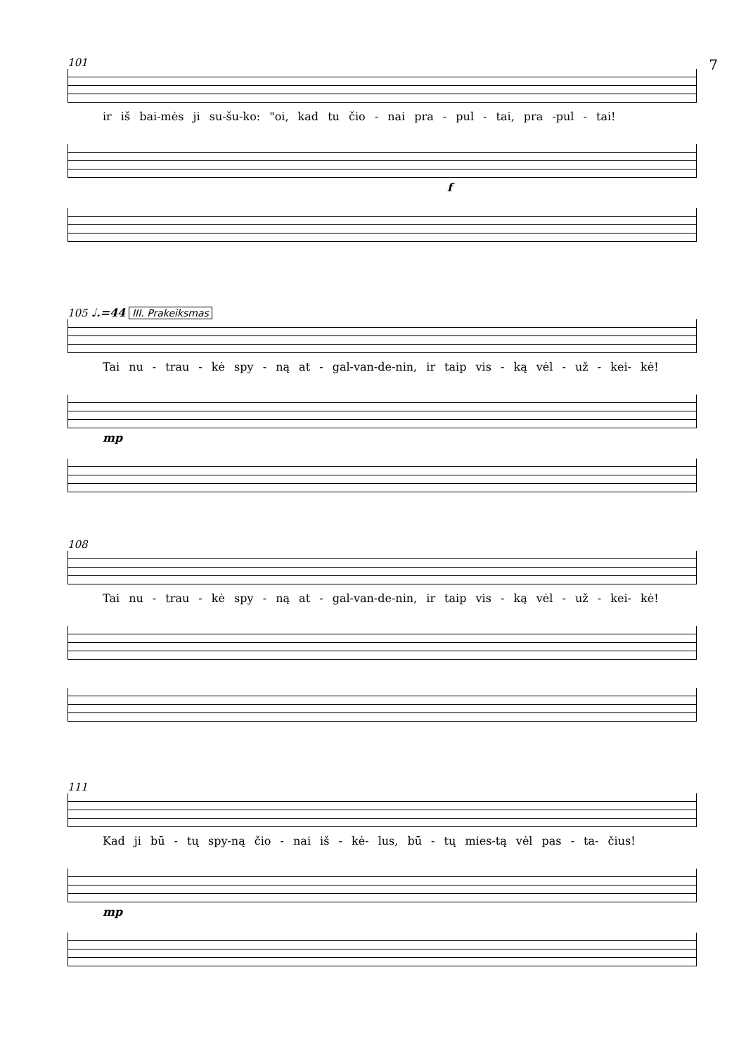7
101
ir iš bai-mės ji su-šu-ko: "oi, kad tu čio - nai pra - pul - tai, pra -pul - tai!
f
105 ♩.=44 III. Prakeiksmas
Tai nu - trau - kė spy - ną at - gal-van-de-nin, ir taip vis - ką vėl - už - kei- kė!
mp
108
Tai nu - trau - kė spy - ną at - gal-van-de-nin, ir taip vis - ką vėl - už - kei- kė!
111
Kad ji bū - tų spy-ną čio - nai iš - kė- lus, bū - tų mies-tą vėl pas - ta- čius!
mp